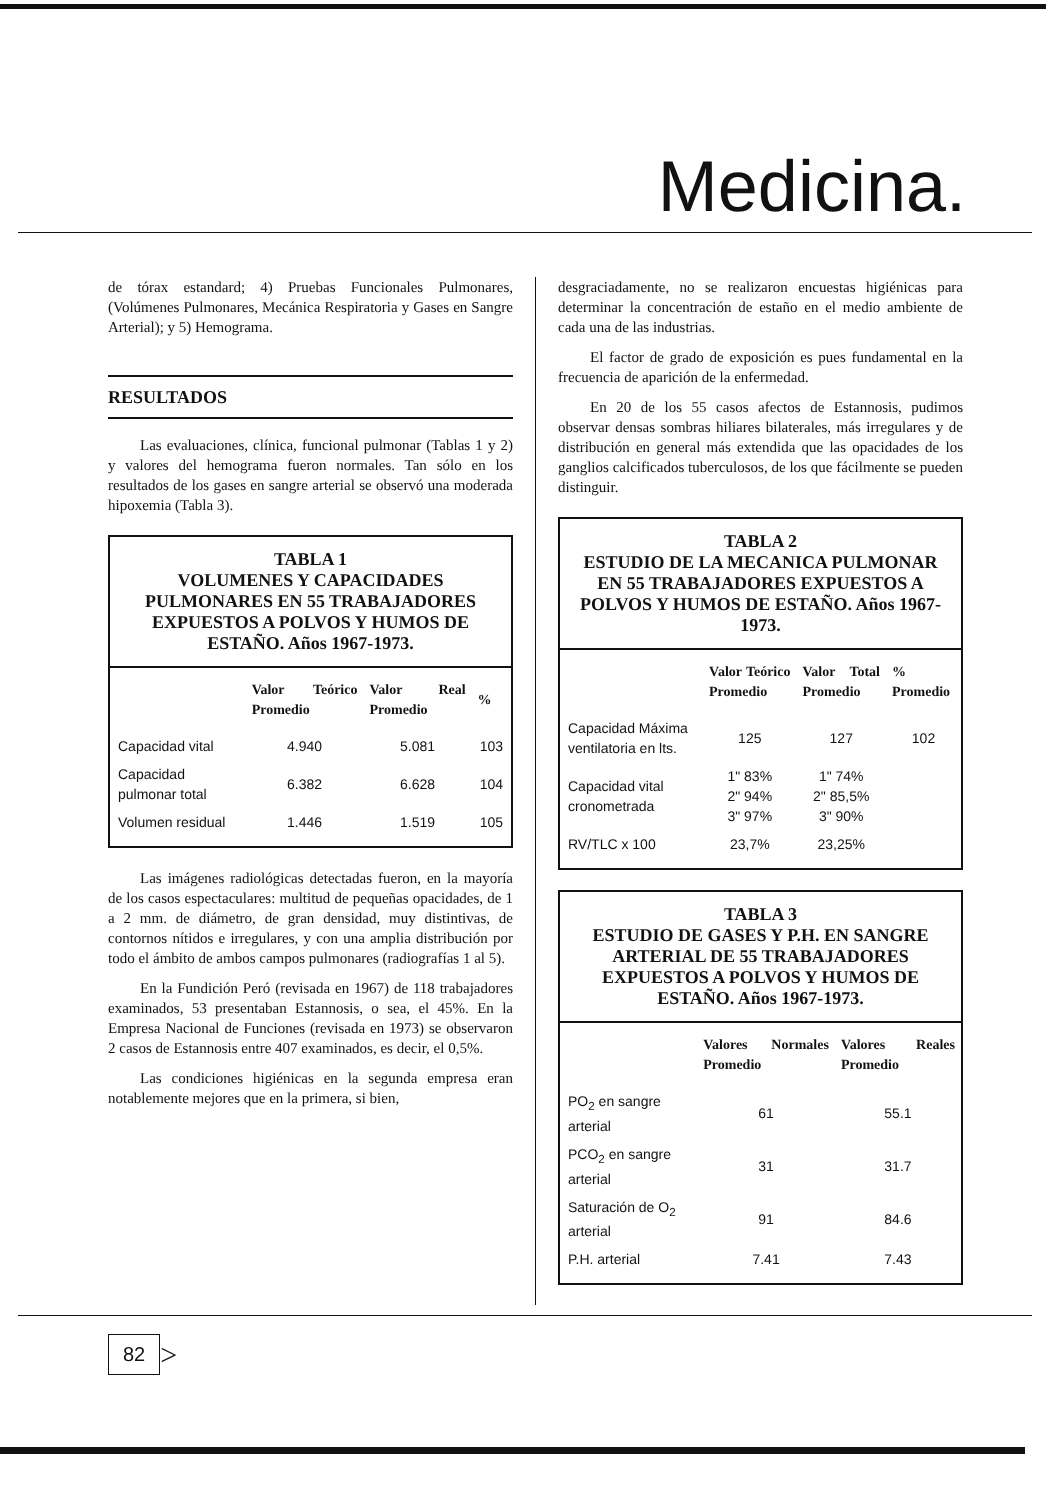Medicina.
de tórax estandard; 4) Pruebas Funcionales Pulmonares, (Volúmenes Pulmonares, Mecánica Respiratoria y Gases en Sangre Arterial); y 5) Hemograma.
RESULTADOS
Las evaluaciones, clínica, funcional pulmonar (Tablas 1 y 2) y valores del hemograma fueron normales. Tan sólo en los resultados de los gases en sangre arterial se observó una moderada hipoxemia (Tabla 3).
TABLA 1
VOLUMENES Y CAPACIDADES PULMONARES EN 55 TRABAJADORES EXPUESTOS A POLVOS Y HUMOS DE ESTAÑO. Años 1967-1973.
| | Valor Teórico Promedio | Valor Real Promedio | % |
| --- | --- | --- | --- |
| Capacidad vital | 4.940 | 5.081 | 103 |
| Capacidad pulmonar total | 6.382 | 6.628 | 104 |
| Volumen residual | 1.446 | 1.519 | 105 |
Las imágenes radiológicas detectadas fueron, en la mayoría de los casos espectaculares: multitud de pequeñas opacidades, de 1 a 2 mm. de diámetro, de gran densidad, muy distintivas, de contornos nítidos e irregulares, y con una amplia distribución por todo el ámbito de ambos campos pulmonares (radiografías 1 al 5).
En la Fundición Peró (revisada en 1967) de 118 trabajadores examinados, 53 presentaban Estannosis, o sea, el 45%. En la Empresa Nacional de Funciones (revisada en 1973) se observaron 2 casos de Estannosis entre 407 examinados, es decir, el 0,5%.
Las condiciones higiénicas en la segunda empresa eran notablemente mejores que en la primera, si bien,
desgraciadamente, no se realizaron encuestas higiénicas para determinar la concentración de estaño en el medio ambiente de cada una de las industrias.
El factor de grado de exposición es pues fundamental en la frecuencia de aparición de la enfermedad.
En 20 de los 55 casos afectos de Estannosis, pudimos observar densas sombras hiliares bilaterales, más irregulares y de distribución en general más extendida que las opacidades de los ganglios calcificados tuberculosos, de los que fácilmente se pueden distinguir.
TABLA 2
ESTUDIO DE LA MECANICA PULMONAR EN 55 TRABAJADORES EXPUESTOS A POLVOS Y HUMOS DE ESTAÑO. Años 1967-1973.
| | Valor Teórico Promedio | Valor Total Promedio | % Promedio |
| --- | --- | --- | --- |
| Capacidad Máxima ventilatoria en lts. | 125 | 127 | 102 |
| Capacidad vital cronometrada | 1" 83% 2" 94% 3" 97% | 1" 74% 2" 85,5% 3" 90% | |
| RV/TLC x 100 | 23,7% | 23,25% | |
TABLA 3
ESTUDIO DE GASES Y P.H. EN SANGRE ARTERIAL DE 55 TRABAJADORES EXPUESTOS A POLVOS Y HUMOS DE ESTAÑO. Años 1967-1973.
| | Valores Normales Promedio | Valores Reales Promedio |
| --- | --- | --- |
| PO<sub>2</sub> en sangre arterial | 61 | 55.1 |
| PCO<sub>2</sub> en sangre arterial | 31 | 31.7 |
| Saturación de O<sub>2</sub> arterial | 91 | 84.6 |
| P.H. arterial | 7.41 | 7.43 |
82 >